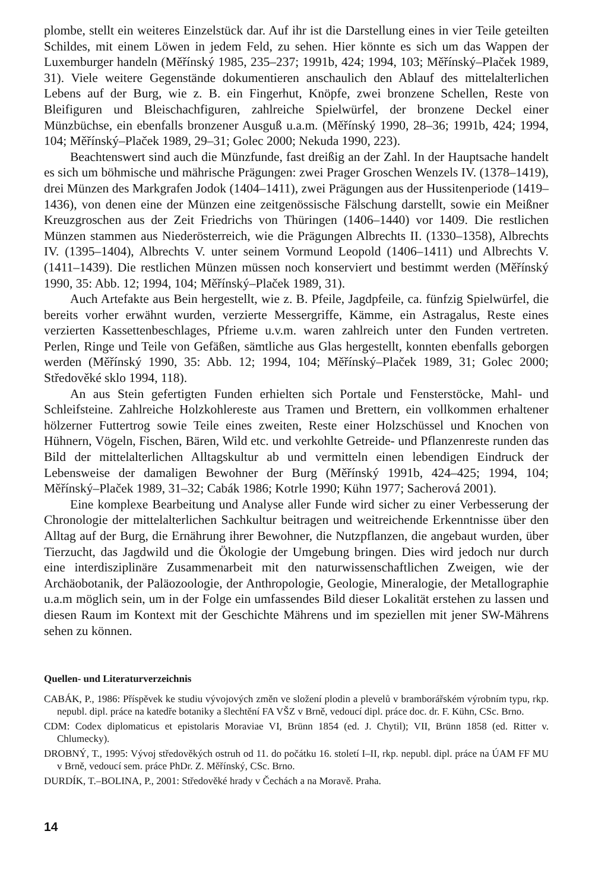plombe, stellt ein weiteres Einzelstück dar. Auf ihr ist die Darstellung eines in vier Teile geteilten Schildes, mit einem Löwen in jedem Feld, zu sehen. Hier könnte es sich um das Wappen der Luxemburger handeln (Měřínský 1985, 235–237; 1991b, 424; 1994, 103; Měřínský–Plaček 1989, 31). Viele weitere Gegenstände dokumentieren anschaulich den Ablauf des mittelalterlichen Lebens auf der Burg, wie z. B. ein Fingerhut, Knöpfe, zwei bronzene Schellen, Reste von Bleifiguren und Bleischachfiguren, zahlreiche Spielwürfel, der bronzene Deckel einer Münzbüchse, ein ebenfalls bronzener Ausguß u.a.m. (Měřínský 1990, 28–36; 1991b, 424; 1994, 104; Měřínský–Plaček 1989, 29–31; Golec 2000; Nekuda 1990, 223).
Beachtenswert sind auch die Münzfunde, fast dreißig an der Zahl. In der Hauptsache handelt es sich um böhmische und mährische Prägungen: zwei Prager Groschen Wenzels IV. (1378–1419), drei Münzen des Markgrafen Jodok (1404–1411), zwei Prägungen aus der Hussitenperiode (1419–1436), von denen eine der Münzen eine zeitgenössische Fälschung darstellt, sowie ein Meißner Kreuzgroschen aus der Zeit Friedrichs von Thüringen (1406–1440) vor 1409. Die restlichen Münzen stammen aus Niederösterreich, wie die Prägungen Albrechts II. (1330–1358), Albrechts IV. (1395–1404), Albrechts V. unter seinem Vormund Leopold (1406–1411) und Albrechts V. (1411–1439). Die restlichen Münzen müssen noch konserviert und bestimmt werden (Měřínský 1990, 35: Abb. 12; 1994, 104; Měřínský–Plaček 1989, 31).
Auch Artefakte aus Bein hergestellt, wie z. B. Pfeile, Jagdpfeile, ca. fünfzig Spielwürfel, die bereits vorher erwähnt wurden, verzierte Messergriffe, Kämme, ein Astragalus, Reste eines verzierten Kassettenbeschlages, Pfrieme u.v.m. waren zahlreich unter den Funden vertreten. Perlen, Ringe und Teile von Gefäßen, sämtliche aus Glas hergestellt, konnten ebenfalls geborgen werden (Měřínský 1990, 35: Abb. 12; 1994, 104; Měřínský–Plaček 1989, 31; Golec 2000; Středověké sklo 1994, 118).
An aus Stein gefertigten Funden erhielten sich Portale und Fensterstöcke, Mahl- und Schleifsteine. Zahlreiche Holzkohlereste aus Tramen und Brettern, ein vollkommen erhaltener hölzerner Futtertrog sowie Teile eines zweiten, Reste einer Holzschüssel und Knochen von Hühnern, Vögeln, Fischen, Bären, Wild etc. und verkohlte Getreide- und Pflanzenreste runden das Bild der mittelalterlichen Alltagskultur ab und vermitteln einen lebendigen Eindruck der Lebensweise der damaligen Bewohner der Burg (Měřínský 1991b, 424–425; 1994, 104; Měřínský–Plaček 1989, 31–32; Cabák 1986; Kotrle 1990; Kühn 1977; Sacherová 2001).
Eine komplexe Bearbeitung und Analyse aller Funde wird sicher zu einer Verbesserung der Chronologie der mittelalterlichen Sachkultur beitragen und weitreichende Erkenntnisse über den Alltag auf der Burg, die Ernährung ihrer Bewohner, die Nutzpflanzen, die angebaut wurden, über Tierzucht, das Jagdwild und die Ökologie der Umgebung bringen. Dies wird jedoch nur durch eine interdisziplinäre Zusammenarbeit mit den naturwissenschaftlichen Zweigen, wie der Archäobotanik, der Paläozoologie, der Anthropologie, Geologie, Mineralogie, der Metallographie u.a.m möglich sein, um in der Folge ein umfassendes Bild dieser Lokalität erstehen zu lassen und diesen Raum im Kontext mit der Geschichte Mährens und im speziellen mit jener SW-Mährens sehen zu können.
Quellen- und Literaturverzeichnis
CABÁK, P., 1986: Příspěvek ke studiu vývojových změn ve složení plodin a plevelů v bramborářském výrobním typu, rkp. nepubl. dipl. práce na katedře botaniky a šlechtění FA VŠZ v Brně, vedoucí dipl. práce doc. dr. F. Kühn, CSc. Brno.
CDM: Codex diplomaticus et epistolaris Moraviae VI, Brünn 1854 (ed. J. Chytil); VII, Brünn 1858 (ed. Ritter v. Chlumecky).
DROBNÝ, T., 1995: Vývoj středověkých ostruh od 11. do počátku 16. století I–II, rkp. nepubl. dipl. práce na ÚAM FF MU v Brně, vedoucí sem. práce PhDr. Z. Měřínský, CSc. Brno.
DURDÍK, T.–BOLINA, P., 2001: Středověké hrady v Čechách a na Moravě. Praha.
14